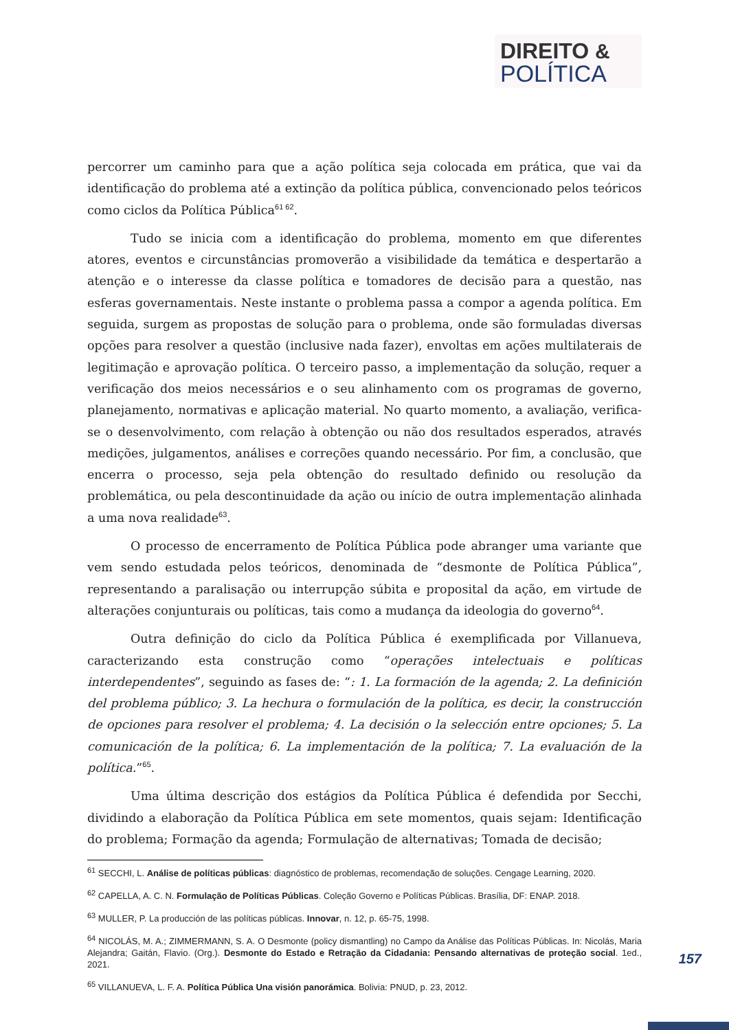DIREITO &
POLÍTICA
percorrer um caminho para que a ação política seja colocada em prática, que vai da identificação do problema até a extinção da política pública, convencionado pelos teóricos como ciclos da Política Pública<sup>61 62</sup>.
Tudo se inicia com a identificação do problema, momento em que diferentes atores, eventos e circunstâncias promoverão a visibilidade da temática e despertarão a atenção e o interesse da classe política e tomadores de decisão para a questão, nas esferas governamentais. Neste instante o problema passa a compor a agenda política. Em seguida, surgem as propostas de solução para o problema, onde são formuladas diversas opções para resolver a questão (inclusive nada fazer), envoltas em ações multilaterais de legitimação e aprovação política. O terceiro passo, a implementação da solução, requer a verificação dos meios necessários e o seu alinhamento com os programas de governo, planejamento, normativas e aplicação material. No quarto momento, a avaliação, verifica-se o desenvolvimento, com relação à obtenção ou não dos resultados esperados, através medições, julgamentos, análises e correções quando necessário. Por fim, a conclusão, que encerra o processo, seja pela obtenção do resultado definido ou resolução da problemática, ou pela descontinuidade da ação ou início de outra implementação alinhada a uma nova realidade<sup>63</sup>.
O processo de encerramento de Política Pública pode abranger uma variante que vem sendo estudada pelos teóricos, denominada de “desmonte de Política Pública”, representando a paralisação ou interrupção súbita e proposital da ação, em virtude de alterações conjunturais ou políticas, tais como a mudança da ideologia do governo<sup>64</sup>.
Outra definição do ciclo da Política Pública é exemplificada por Villanueva, caracterizando esta construção como “operações intelectuais e políticas interdependentes”, seguindo as fases de: “: 1. La formación de la agenda; 2. La definición del problema público; 3. La hechura o formulación de la política, es decir, la construcción de opciones para resolver el problema; 4. La decisión o la selección entre opciones; 5. La comunicación de la política; 6. La implementación de la política; 7. La evaluación de la política.”<sup>65</sup>.
Uma última descrição dos estágios da Política Pública é defendida por Secchi, dividindo a elaboração da Política Pública em sete momentos, quais sejam: Identificação do problema; Formação da agenda; Formulação de alternativas; Tomada de decisão;
<sup>61</sup> SECCHI, L. Análise de políticas públicas: diagnóstico de problemas, recomendação de soluções. Cengage Learning, 2020.
<sup>62</sup> CAPELLA, A. C. N. Formulação de Políticas Públicas. Coleção Governo e Políticas Públicas. Brasília, DF: ENAP. 2018.
<sup>63</sup> MULLER, P. La producción de las políticas públicas. Innovar, n. 12, p. 65-75, 1998.
<sup>64</sup> NICOLÁS, M. A.; ZIMMERMANN, S. A. O Desmonte (policy dismantling) no Campo da Análise das Políticas Públicas. In: Nicolás, Maria Alejandra; Gaitán, Flavio. (Org.). Desmonte do Estado e Retração da Cidadania: Pensando alternativas de proteção social. 1ed., 2021.
<sup>65</sup> VILLANUEVA, L. F. A. Política Pública Una visión panorámica. Bolivia: PNUD, p. 23, 2012.
157